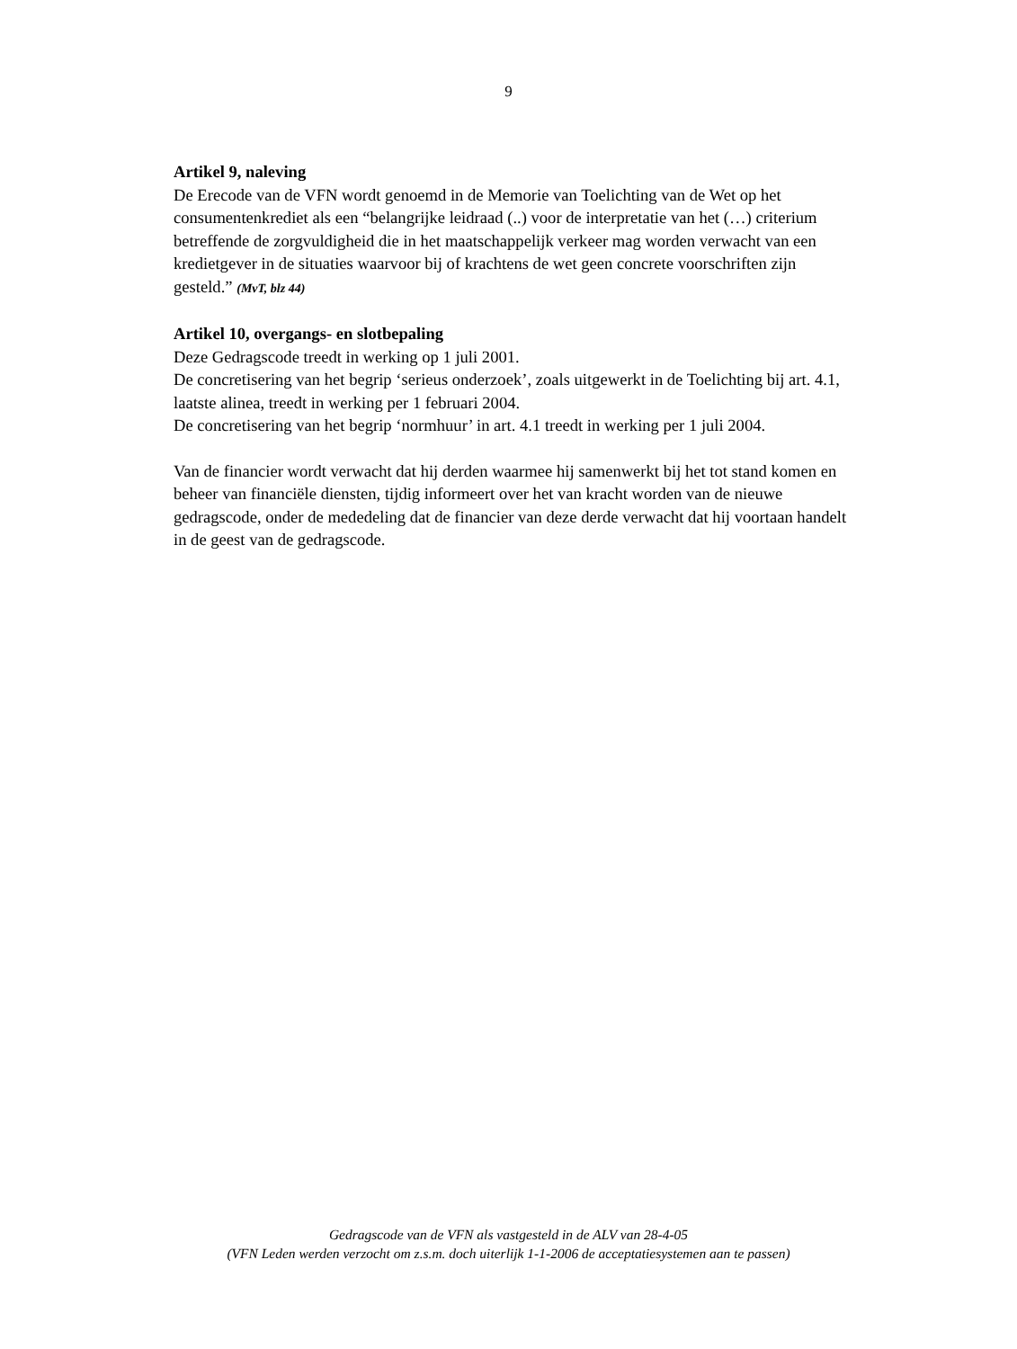9
Artikel 9, naleving
De Erecode van de VFN wordt genoemd in de Memorie van Toelichting van de Wet op het consumentenkrediet als een “belangrijke leidraad (..) voor de interpretatie van het (…) criterium betreffende de zorgvuldigheid die in het maatschappelijk verkeer mag worden verwacht van een kredietgever in de situaties waarvoor bij of krachtens de wet geen concrete voorschriften zijn gesteld.” (MvT, blz 44)
Artikel 10, overgangs- en slotbepaling
Deze Gedragscode treedt in werking op 1 juli 2001.
De concretisering van het begrip ‘serieus onderzoek’, zoals uitgewerkt in de Toelichting bij art. 4.1, laatste alinea, treedt in werking per 1 februari 2004.
De concretisering van het begrip ‘normhuur’ in art. 4.1 treedt in werking per 1 juli 2004.
Van de financier wordt verwacht dat hij derden waarmee hij samenwerkt bij het tot stand komen en beheer van financiële diensten, tijdig informeert over het van kracht worden van de nieuwe gedragscode, onder de mededeling dat de financier van deze derde verwacht dat hij voortaan handelt in de geest van de gedragscode.
Gedragscode van de VFN als vastgesteld in de ALV van 28-4-05
(VFN Leden werden verzocht om z.s.m. doch uiterlijk 1-1-2006 de acceptatiesystemen aan te passen)